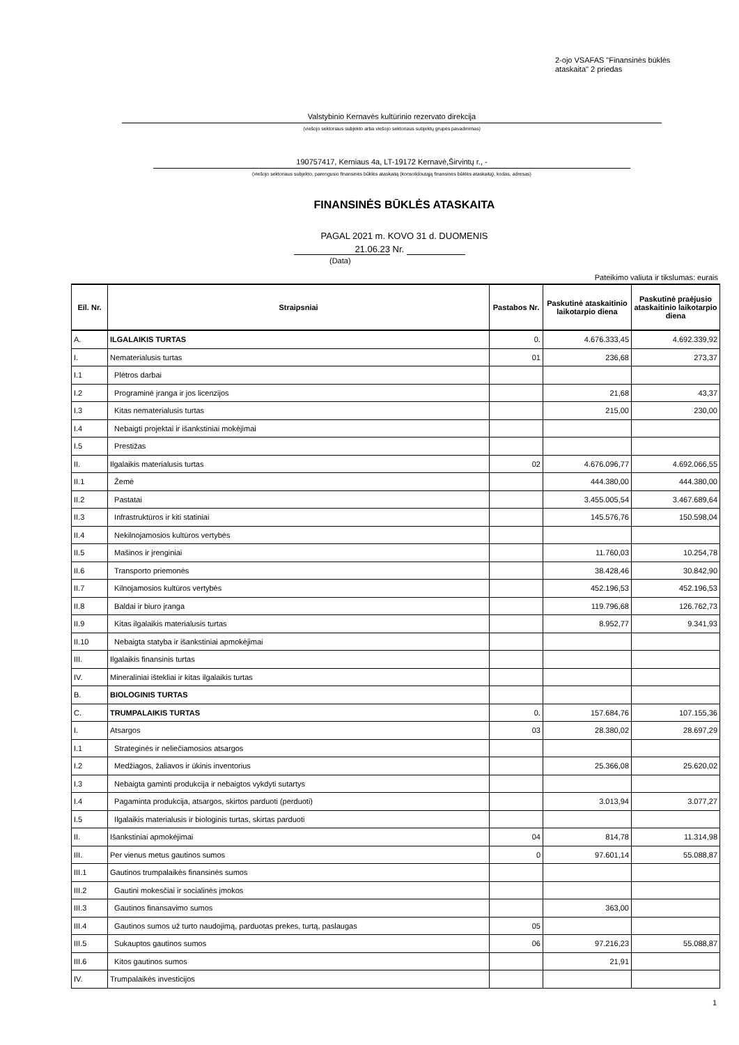2-ojo VSAFAS "Finansinės būklės
ataskaita" 2 priedas
Valstybinio Kernavės kultūrinio rezervato direkcija
(viešojo sektoriaus subjekto arba viešojo sektoriaus subjektų grupės pavadinimas)
190757417, Kerniaus 4a, LT-19172 Kernavė,Širvintų r., -
(viešojo sektoriaus subjekto, parengusio finansinės būklės ataskaitą (konsolidoutąją finansinės būklės ataskaitą), kodas, adresas)
FINANSINĖS BŪKLĖS ATASKAITA
PAGAL 2021 m. KOVO 31 d. DUOMENIS
21.06.23 Nr.
(Data)
Pateikimo valiuta ir tikslumas: eurais
| Eil. Nr. | Straipsniai | Pastabos Nr. | Paskutinė ataskaitinio laikotarpio diena | Paskutinė praėjusio ataskaitinio laikotarpio diena |
| --- | --- | --- | --- | --- |
| A. | ILGALAIKIS TURTAS | 0. | 4.676.333,45 | 4.692.339,92 |
| I. | Nematerialusis turtas | 01 | 236,68 | 273,37 |
| I.1 | Plėtros darbai | | | |
| I.2 | Programinė įranga ir jos licenzijos | | 21,68 | 43,37 |
| I.3 | Kitas nematerialusis turtas | | 215,00 | 230,00 |
| I.4 | Nebaigti projektai ir išankstiniai mokėjimai | | | |
| I.5 | Prestižas | | | |
| II. | Ilgalaikis materialusis turtas | 02 | 4.676.096,77 | 4.692.066,55 |
| II.1 | Žemė | | 444.380,00 | 444.380,00 |
| II.2 | Pastatai | | 3.455.005,54 | 3.467.689,64 |
| II.3 | Infrastruktūros ir kiti statiniai | | 145.576,76 | 150.598,04 |
| II.4 | Nekilnojamosios kultūros vertybės | | | |
| II.5 | Mašinos ir įrenginiai | | 11.760,03 | 10.254,78 |
| II.6 | Transporto priemonės | | 38.428,46 | 30.842,90 |
| II.7 | Kilnojamosios kultūros vertybės | | 452.196,53 | 452.196,53 |
| II.8 | Baldai ir biuro įranga | | 119.796,68 | 126.762,73 |
| II.9 | Kitas ilgalaikis materialusis turtas | | 8.952,77 | 9.341,93 |
| II.10 | Nebaigta statyba ir išankstiniai apmokėjimai | | | |
| III. | Ilgalaikis finansinis turtas | | | |
| IV. | Mineraliniai ištekliai ir kitas ilgalaikis turtas | | | |
| B. | BIOLOGINIS TURTAS | | | |
| C. | TRUMPALAIKIS TURTAS | 0. | 157.684,76 | 107.155,36 |
| I. | Atsargos | 03 | 28.380,02 | 28.697,29 |
| I.1 | Strateginės ir neliečiamosios atsargos | | | |
| I.2 | Medžiagos, žaliavos ir ūkinis inventorius | | 25.366,08 | 25.620,02 |
| I.3 | Nebaigta gaminti produkcija ir nebaigtos vykdyti sutartys | | | |
| I.4 | Pagaminta produkcija, atsargos, skirtos parduoti (perduoti) | | 3.013,94 | 3.077,27 |
| I.5 | Ilgalaikis materialusis ir biologinis turtas, skirtas parduoti | | | |
| II. | Išankstiniai apmokėjimai | 04 | 814,78 | 11.314,98 |
| III. | Per vienus metus gautinos sumos | 0 | 97.601,14 | 55.088,87 |
| III.1 | Gautinos trumpalaikės finansinės sumos | | | |
| III.2 | Gautini mokesčiai ir socialinės įmokos | | | |
| III.3 | Gautinos finansavimo sumos | | 363,00 | |
| III.4 | Gautinos sumos už turto naudojimą, parduotas prekes, turtą, paslaugas | 05 | | |
| III.5 | Sukauptos gautinos sumos | 06 | 97.216,23 | 55.088,87 |
| III.6 | Kitos gautinos sumos | | 21,91 | |
| IV. | Trumpalaikės investicijos | | | |
1